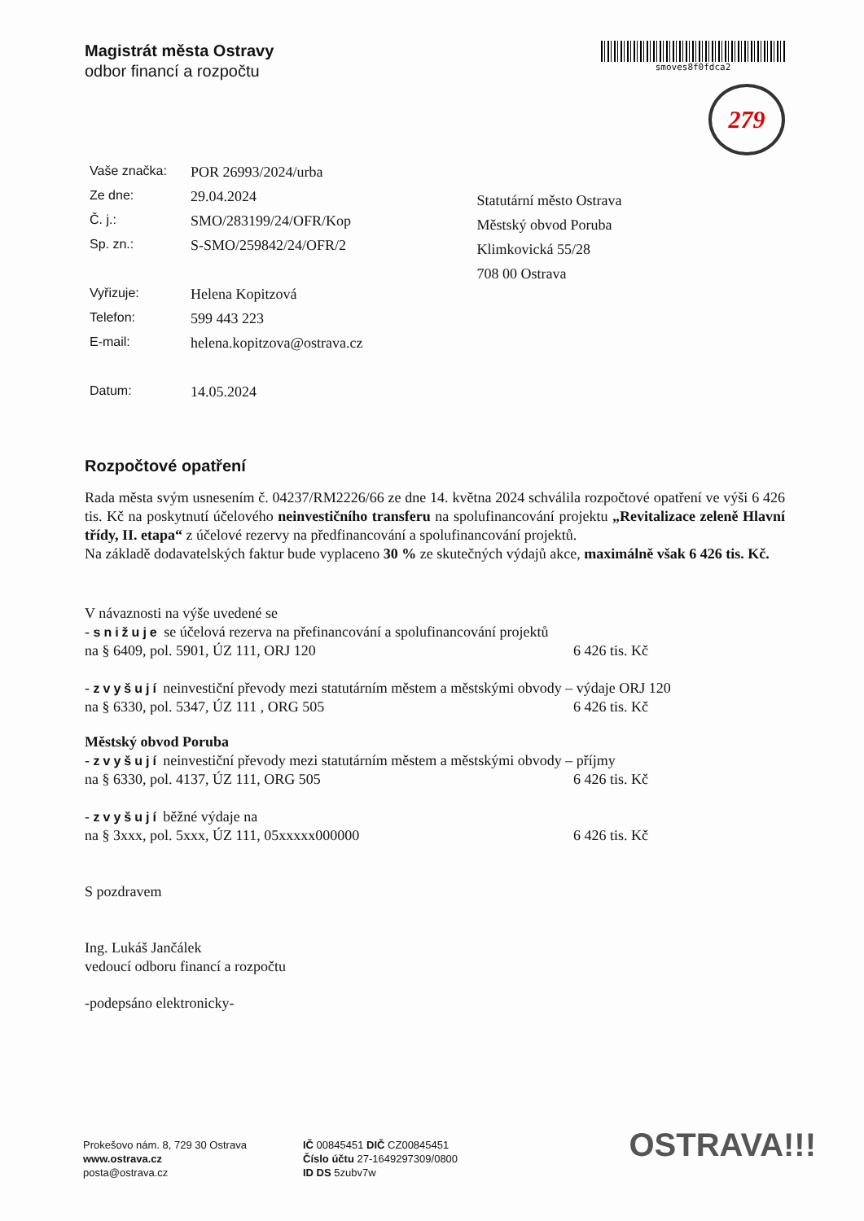Magistrát města Ostravy
odbor financí a rozpočtu
smoves8f0fdca2
279
| Vaše značka: | POR 26993/2024/urba |
| Ze dne: | 29.04.2024 |
| Č. j.: | SMO/283199/24/OFR/Kop |
| Sp. zn.: | S-SMO/259842/24/OFR/2 |
| Vyřizuje: | Helena Kopitzová |
| Telefon: | 599 443 223 |
| E-mail: | helena.kopitzova@ostrava.cz |
| Datum: | 14.05.2024 |
Statutární město Ostrava
Městský obvod Poruba
Klimkovická 55/28
708 00 Ostrava
Rozpočtové opatření
Rada města svým usnesením č. 04237/RM2226/66 ze dne 14. května 2024 schválila rozpočtové opatření ve výši 6 426 tis. Kč na poskytnutí účelového neinvestičního transferu na spolufinancování projektu „Revitalizace zeleně Hlavní třídy, II. etapa“ z účelové rezervy na předfinancování a spolufinancování projektů.
Na základě dodavatelských faktur bude vyplaceno 30 % ze skutečných výdajů akce, maximálně však 6 426 tis. Kč.
V návaznosti na výše uvedené se
- snižuje se účelová rezerva na přefinancování a spolufinancování projektů
na § 6409, pol. 5901, ÚZ 111, ORJ 120 6 426 tis. Kč
- zvyšují neinvestiční převody mezi statutárním městem a městskými obvody – výdaje ORJ 120
na § 6330, pol. 5347, ÚZ 111 , ORG 505 6 426 tis. Kč
Městský obvod Poruba
- zvyšují neinvestiční převody mezi statutárním městem a městskými obvody – příjmy
na § 6330, pol. 4137, ÚZ 111, ORG 505 6 426 tis. Kč
- zvyšují běžné výdaje na
na § 3xxx, pol. 5xxx, ÚZ 111, 05xxxxx000000 6 426 tis. Kč
S pozdravem
Ing. Lukáš Jančálek
vedoucí odboru financí a rozpočtu
-podepsáno elektronicky-
Prokešovo nám. 8, 729 30 Ostrava
www.ostrava.cz
posta@ostrava.cz
IČ 00845451 DIČ CZ00845451
Číslo účtu 27-1649297309/0800
ID DS 5zubv7w
OSTRAVA!!!